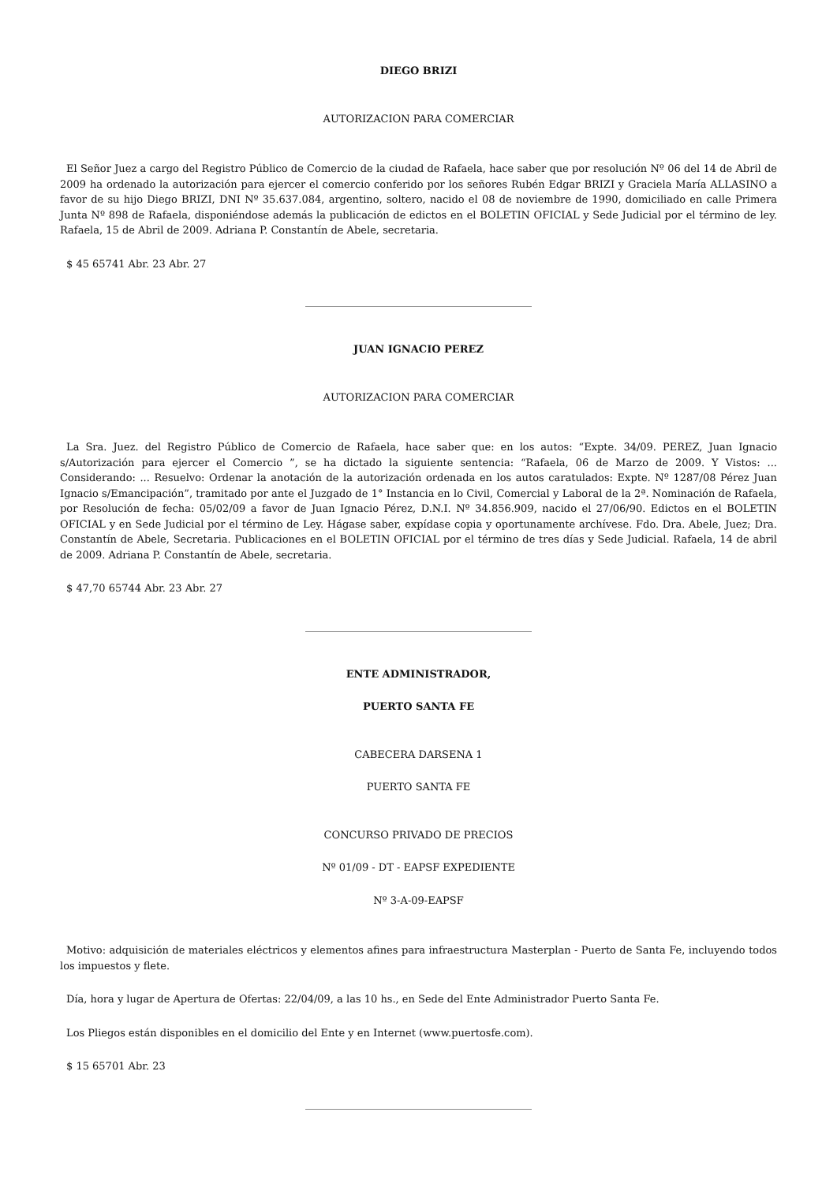DIEGO BRIZI
AUTORIZACION PARA COMERCIAR
El Señor Juez a cargo del Registro Público de Comercio de la ciudad de Rafaela, hace saber que por resolución Nº 06 del 14 de Abril de 2009 ha ordenado la autorización para ejercer el comercio conferido por los señores Rubén Edgar BRIZI y Graciela María ALLASINO a favor de su hijo Diego BRIZI, DNI Nº 35.637.084, argentino, soltero, nacido el 08 de noviembre de 1990, domiciliado en calle Primera Junta Nº 898 de Rafaela, disponiéndose además la publicación de edictos en el BOLETIN OFICIAL y Sede Judicial por el término de ley. Rafaela, 15 de Abril de 2009. Adriana P. Constantín de Abele, secretaria.
$ 45 65741 Abr. 23 Abr. 27
JUAN IGNACIO PEREZ
AUTORIZACION PARA COMERCIAR
La Sra. Juez. del Registro Público de Comercio de Rafaela, hace saber que: en los autos: “Expte. 34/09. PEREZ, Juan Ignacio s/Autorización para ejercer el Comercio ”, se ha dictado la siguiente sentencia: “Rafaela, 06 de Marzo de 2009. Y Vistos: ... Considerando: ... Resuelvo: Ordenar la anotación de la autorización ordenada en los autos caratulados: Expte. Nº 1287/08 Pérez Juan Ignacio s/Emancipación”, tramitado por ante el Juzgado de 1° Instancia en lo Civil, Comercial y Laboral de la 2ª. Nominación de Rafaela, por Resolución de fecha: 05/02/09 a favor de Juan Ignacio Pérez, D.N.I. Nº 34.856.909, nacido el 27/06/90. Edictos en el BOLETIN OFICIAL y en Sede Judicial por el término de Ley. Hágase saber, expídase copia y oportunamente archívese. Fdo. Dra. Abele, Juez; Dra. Constantín de Abele, Secretaria. Publicaciones en el BOLETIN OFICIAL por el término de tres días y Sede Judicial. Rafaela, 14 de abril de 2009. Adriana P. Constantín de Abele, secretaria.
$ 47,70 65744 Abr. 23 Abr. 27
ENTE ADMINISTRADOR,
PUERTO SANTA FE
CABECERA DARSENA 1
PUERTO SANTA FE
CONCURSO PRIVADO DE PRECIOS
Nº 01/09 - DT - EAPSF EXPEDIENTE
Nº 3-A-09-EAPSF
Motivo: adquisición de materiales eléctricos y elementos afines para infraestructura Masterplan - Puerto de Santa Fe, incluyendo todos los impuestos y flete.
Día, hora y lugar de Apertura de Ofertas: 22/04/09, a las 10 hs., en Sede del Ente Administrador Puerto Santa Fe.
Los Pliegos están disponibles en el domicilio del Ente y en Internet (www.puertosfe.com).
$ 15 65701 Abr. 23